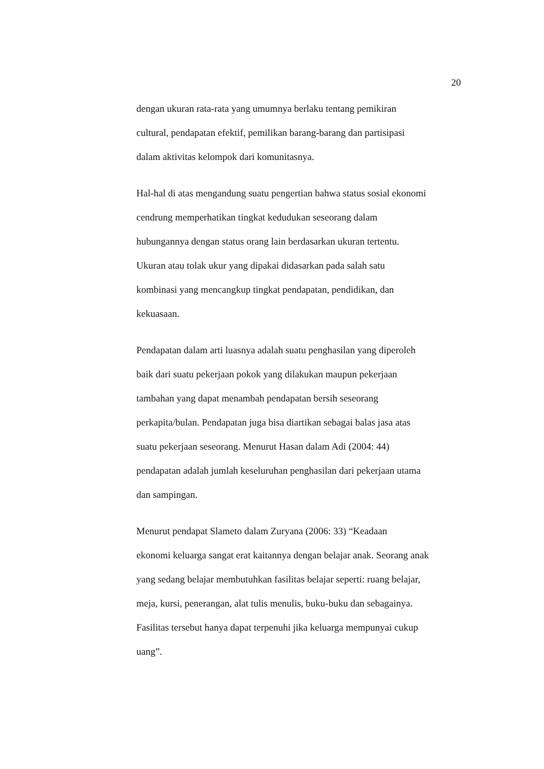20
dengan ukuran rata-rata yang umumnya berlaku tentang pemikiran
cultural, pendapatan efektif, pemilikan barang-barang dan partisipasi
dalam aktivitas kelompok dari komunitasnya.
Hal-hal di atas mengandung suatu pengertian bahwa status sosial ekonomi
cendrung memperhatikan tingkat kedudukan seseorang dalam
hubungannya dengan status orang lain berdasarkan ukuran tertentu.
Ukuran atau tolak ukur yang dipakai didasarkan pada salah satu
kombinasi yang mencangkup tingkat pendapatan, pendidikan, dan
kekuasaan.
Pendapatan dalam arti luasnya adalah suatu penghasilan yang diperoleh
baik dari suatu pekerjaan pokok yang dilakukan maupun pekerjaan
tambahan yang dapat menambah pendapatan bersih seseorang
perkapita/bulan. Pendapatan juga bisa diartikan sebagai balas jasa atas
suatu pekerjaan seseorang. Menurut Hasan dalam Adi (2004: 44)
pendapatan adalah jumlah keseluruhan penghasilan dari pekerjaan utama
dan sampingan.
Menurut pendapat Slameto dalam Zuryana (2006: 33) “Keadaan
ekonomi keluarga sangat erat kaitannya dengan belajar anak. Seorang anak
yang sedang belajar membutuhkan fasilitas belajar seperti: ruang belajar,
meja, kursi, penerangan, alat tulis menulis, buku-buku dan sebagainya.
Fasilitas tersebut hanya dapat terpenuhi jika keluarga mempunyai cukup
uang”.